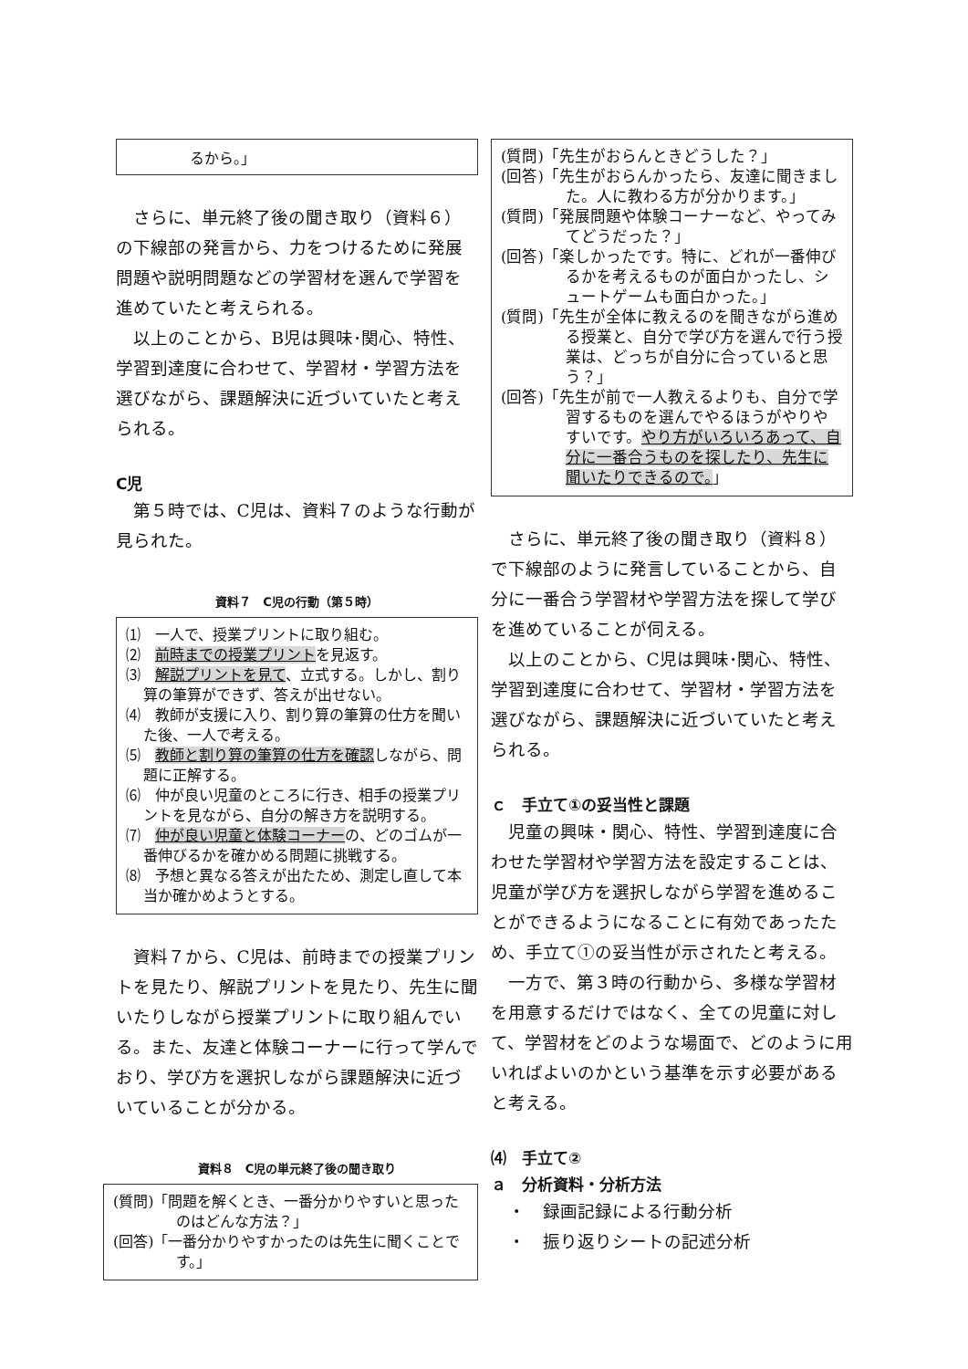るから。」
さらに、単元終了後の聞き取り（資料６）の下線部の発言から、力をつけるために発展問題や説明問題などの学習材を選んで学習を進めていたと考えられる。
以上のことから、B児は興味･関心、特性、学習到達度に合わせて、学習材・学習方法を選びながら、課題解決に近づいていたと考えられる。
C児
第５時では、C児は、資料７のような行動が見られた。
資料７　C児の行動（第５時）
⑴　一人で、授業プリントに取り組む。
⑵　前時までの授業プリントを見返す。
⑶　解説プリントを見て、立式する。しかし、割り算の筆算ができず、答えが出せない。
⑷　教師が支援に入り、割り算の筆算の仕方を聞いた後、一人で考える。
⑸　教師と割り算の筆算の仕方を確認しながら、問題に正解する。
⑹　仲が良い児童のところに行き、相手の授業プリントを見ながら、自分の解き方を説明する。
⑺　仲が良い児童と体験コーナーの、どのゴムが一番伸びるかを確かめる問題に挑戦する。
⑻　予想と異なる答えが出たため、測定し直して本当か確かめようとする。
資料７から、C児は、前時までの授業プリントを見たり、解説プリントを見たり、先生に聞いたりしながら授業プリントに取り組んでいる。また、友達と体験コーナーに行って学んでおり、学び方を選択しながら課題解決に近づいていることが分かる。
資料８　C児の単元終了後の聞き取り
(質問)「問題を解くとき、一番分かりやすいと思ったのはどんな方法？」
(回答)「一番分かりやすかったのは先生に聞くことです。」
(質問)「先生がおらんときどうした？」
(回答)「先生がおらんかったら、友達に聞きました。人に教わる方が分かります。」
(質問)「発展問題や体験コーナーなど、やってみてどうだった？」
(回答)「楽しかったです。特に、どれが一番伸びるかを考えるものが面白かったし、シュートゲームも面白かった。」
(質問)「先生が全体に教えるのを聞きながら進める授業と、自分で学び方を選んで行う授業は、どっちが自分に合っていると思う？」
(回答)「先生が前で一人教えるよりも、自分で学習するものを選んでやるほうがやりやすいです。やり方がいろいろあって、自分に一番合うものを探したり、先生に聞いたりできるので。」
さらに、単元終了後の聞き取り（資料８）で下線部のように発言していることから、自分に一番合う学習材や学習方法を探して学びを進めていることが伺える。
以上のことから、C児は興味･関心、特性、学習到達度に合わせて、学習材・学習方法を選びながら、課題解決に近づいていたと考えられる。
ｃ　手立て①の妥当性と課題
児童の興味・関心、特性、学習到達度に合わせた学習材や学習方法を設定することは、児童が学び方を選択しながら学習を進めることができるようになることに有効であったため、手立て①の妥当性が示されたと考える。
一方で、第３時の行動から、多様な学習材を用意するだけではなく、全ての児童に対して、学習材をどのような場面で、どのように用いればよいのかという基準を示す必要があると考える。
⑷　手立て②
ａ　分析資料・分析方法
・　録画記録による行動分析
・　振り返りシートの記述分析